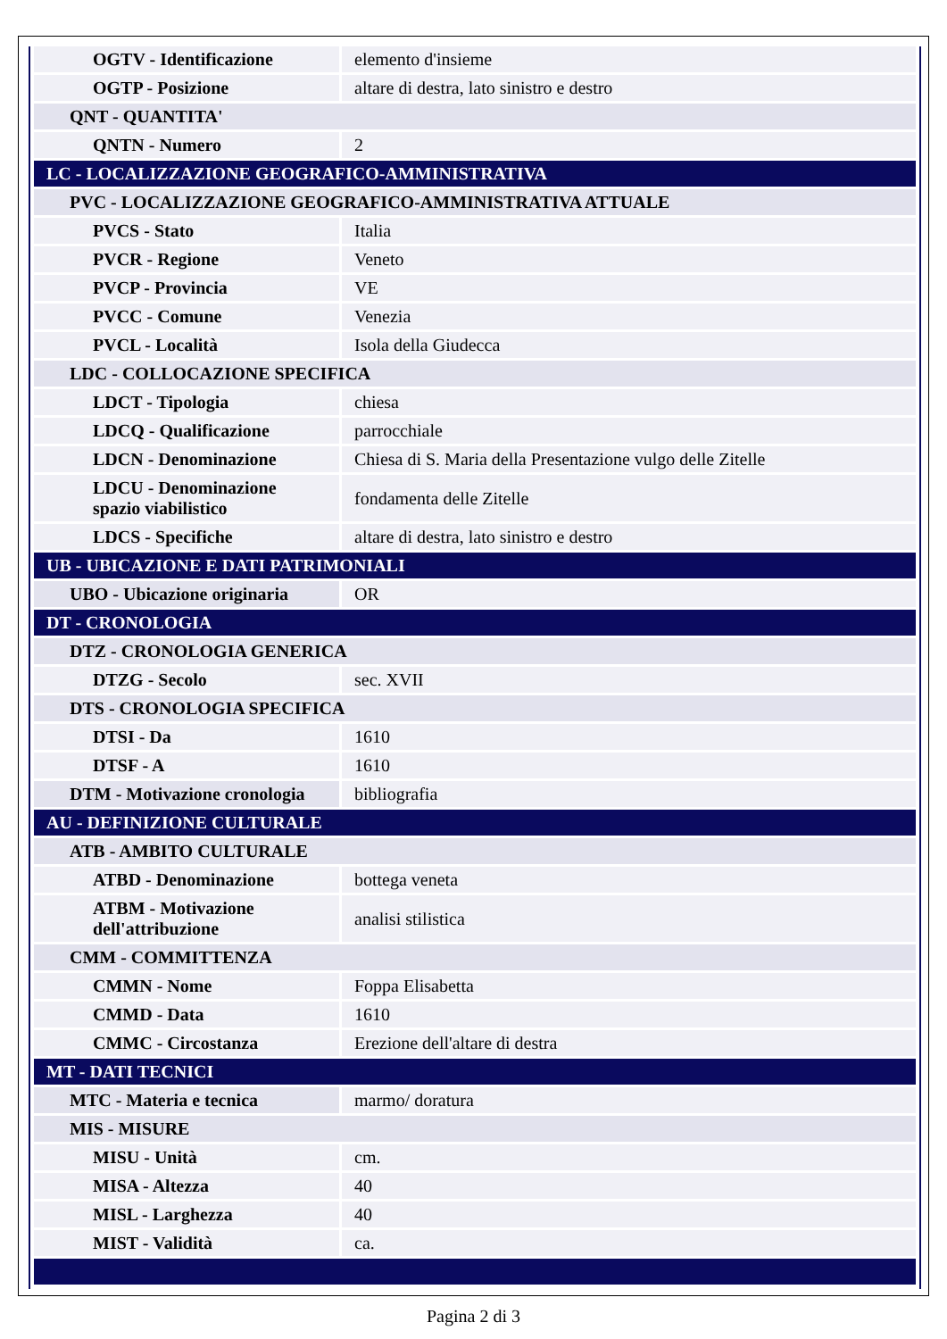| OGTV - Identificazione | elemento d'insieme |
| OGTP - Posizione | altare di destra, lato sinistro e destro |
| QNT - QUANTITA' | |
| QNTN - Numero | 2 |
| LC - LOCALIZZAZIONE GEOGRAFICO-AMMINISTRATIVA | |
| PVC - LOCALIZZAZIONE GEOGRAFICO-AMMINISTRATIVA ATTUALE | |
| PVCS - Stato | Italia |
| PVCR - Regione | Veneto |
| PVCP - Provincia | VE |
| PVCC - Comune | Venezia |
| PVCL - Località | Isola della Giudecca |
| LDC - COLLOCAZIONE SPECIFICA | |
| LDCT - Tipologia | chiesa |
| LDCQ - Qualificazione | parrocchiale |
| LDCN - Denominazione | Chiesa di S. Maria della Presentazione vulgo delle Zitelle |
| LDCU - Denominazione spazio viabilistico | fondamenta delle Zitelle |
| LDCS - Specifiche | altare di destra, lato sinistro e destro |
| UB - UBICAZIONE E DATI PATRIMONIALI | |
| UBO - Ubicazione originaria | OR |
| DT - CRONOLOGIA | |
| DTZ - CRONOLOGIA GENERICA | |
| DTZG - Secolo | sec. XVII |
| DTS - CRONOLOGIA SPECIFICA | |
| DTSI - Da | 1610 |
| DTSF - A | 1610 |
| DTM - Motivazione cronologia | bibliografia |
| AU - DEFINIZIONE CULTURALE | |
| ATB - AMBITO CULTURALE | |
| ATBD - Denominazione | bottega veneta |
| ATBM - Motivazione dell'attribuzione | analisi stilistica |
| CMM - COMMITTENZA | |
| CMMN - Nome | Foppa Elisabetta |
| CMMD - Data | 1610 |
| CMMC - Circostanza | Erezione dell'altare di destra |
| MT - DATI TECNICI | |
| MTC - Materia e tecnica | marmo/ doratura |
| MIS - MISURE | |
| MISU - Unità | cm. |
| MISA - Altezza | 40 |
| MISL - Larghezza | 40 |
| MIST - Validità | ca. |
Pagina 2 di 3